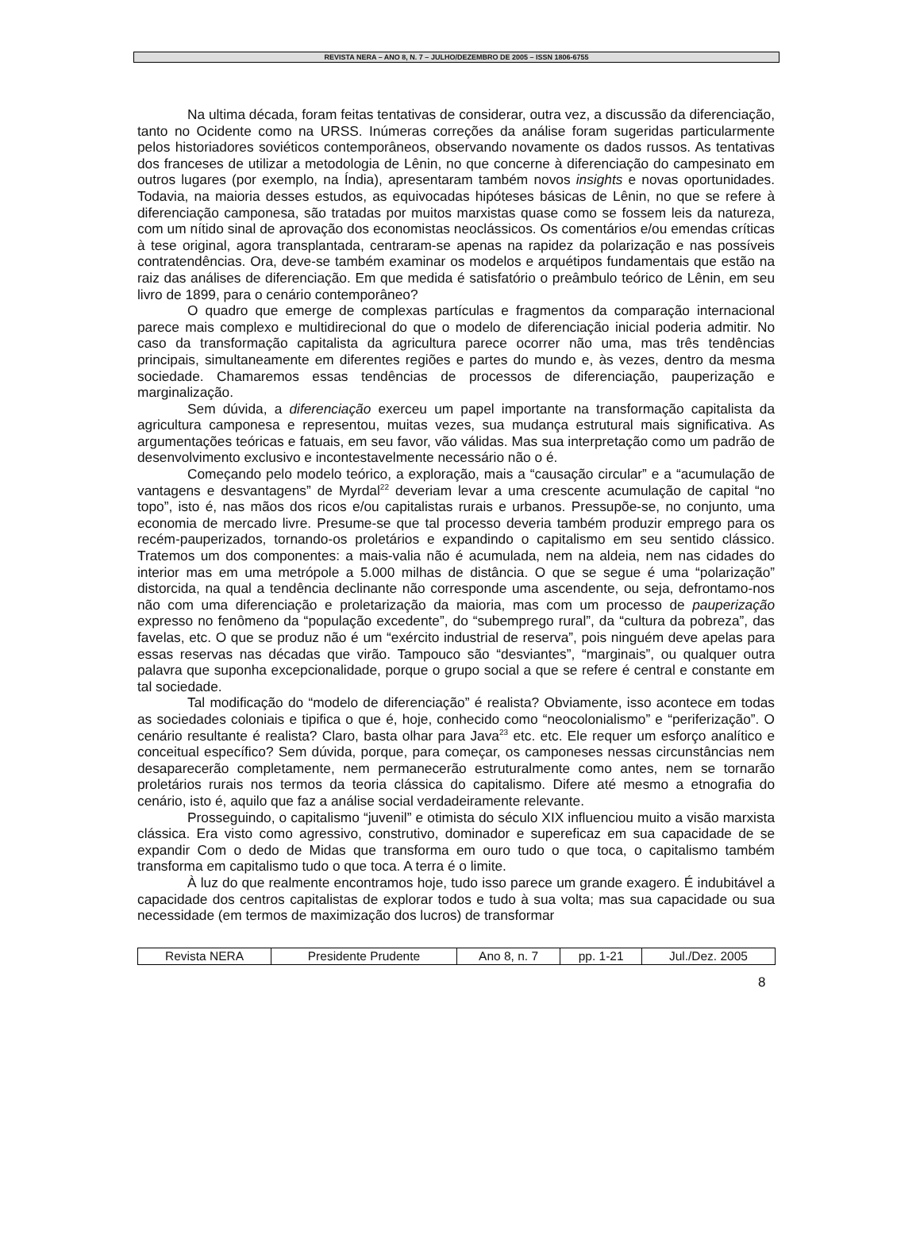REVISTA NERA – ANO 8, N. 7 – JULHO/DEZEMBRO DE 2005 – ISSN 1806-6755
Na ultima década, foram feitas tentativas de considerar, outra vez, a discussão da diferenciação, tanto no Ocidente como na URSS. Inúmeras correções da análise foram sugeridas particularmente pelos historiadores soviéticos contemporâneos, observando novamente os dados russos. As tentativas dos franceses de utilizar a metodologia de Lênin, no que concerne à diferenciação do campesinato em outros lugares (por exemplo, na Índia), apresentaram também novos insights e novas oportunidades. Todavia, na maioria desses estudos, as equivocadas hipóteses básicas de Lênin, no que se refere à diferenciação camponesa, são tratadas por muitos marxistas quase como se fossem leis da natureza, com um nítido sinal de aprovação dos economistas neoclássicos. Os comentários e/ou emendas críticas à tese original, agora transplantada, centraram-se apenas na rapidez da polarização e nas possíveis contratendências. Ora, deve-se também examinar os modelos e arquétipos fundamentais que estão na raiz das análises de diferenciação. Em que medida é satisfatório o preâmbulo teórico de Lênin, em seu livro de 1899, para o cenário contemporâneo?
O quadro que emerge de complexas partículas e fragmentos da comparação internacional parece mais complexo e multidirecional do que o modelo de diferenciação inicial poderia admitir. No caso da transformação capitalista da agricultura parece ocorrer não uma, mas três tendências principais, simultaneamente em diferentes regiões e partes do mundo e, às vezes, dentro da mesma sociedade. Chamaremos essas tendências de processos de diferenciação, pauperização e marginalização.
Sem dúvida, a diferenciação exerceu um papel importante na transformação capitalista da agricultura camponesa e representou, muitas vezes, sua mudança estrutural mais significativa. As argumentações teóricas e fatuais, em seu favor, vão válidas. Mas sua interpretação como um padrão de desenvolvimento exclusivo e incontestavelmente necessário não o é.
Começando pelo modelo teórico, a exploração, mais a “causação circular” e a “acumulação de vantagens e desvantagens” de Myrdal<sup>22</sup> deveriam levar a uma crescente acumulação de capital “no topo”, isto é, nas mãos dos ricos e/ou capitalistas rurais e urbanos. Pressupõe-se, no conjunto, uma economia de mercado livre. Presume-se que tal processo deveria também produzir emprego para os recém-pauperizados, tornando-os proletários e expandindo o capitalismo em seu sentido clássico. Tratemos um dos componentes: a mais-valia não é acumulada, nem na aldeia, nem nas cidades do interior mas em uma metrópole a 5.000 milhas de distância. O que se segue é uma “polarização” distorcida, na qual a tendência declinante não corresponde uma ascendente, ou seja, defrontamo-nos não com uma diferenciação e proletarização da maioria, mas com um processo de pauperização expresso no fenômeno da “população excedente”, do “subemprego rural”, da “cultura da pobreza”, das favelas, etc. O que se produz não é um “exército industrial de reserva”, pois ninguém deve apelas para essas reservas nas décadas que virão. Tampouco são “desviantes”, “marginais”, ou qualquer outra palavra que suponha excepcionalidade, porque o grupo social a que se refere é central e constante em tal sociedade.
Tal modificação do “modelo de diferenciação” é realista? Obviamente, isso acontece em todas as sociedades coloniais e tipifica o que é, hoje, conhecido como “neocolonialismo” e “periferização”. O cenário resultante é realista? Claro, basta olhar para Java<sup>23</sup> etc. etc. Ele requer um esforço analítico e conceitual específico? Sem dúvida, porque, para começar, os camponeses nessas circunstâncias nem desaparecerão completamente, nem permanecerão estruturalmente como antes, nem se tornarão proletários rurais nos termos da teoria clássica do capitalismo. Difere até mesmo a etnografia do cenário, isto é, aquilo que faz a análise social verdadeiramente relevante.
Prosseguindo, o capitalismo “juvenil” e otimista do século XIX influenciou muito a visão marxista clássica. Era visto como agressivo, construtivo, dominador e supereficaz em sua capacidade de se expandir Com o dedo de Midas que transforma em ouro tudo o que toca, o capitalismo também transforma em capitalismo tudo o que toca. A terra é o limite.
À luz do que realmente encontramos hoje, tudo isso parece um grande exagero. É indubitável a capacidade dos centros capitalistas de explorar todos e tudo à sua volta; mas sua capacidade ou sua necessidade (em termos de maximização dos lucros) de transformar
| Revista NERA | Presidente Prudente | Ano 8, n. 7 | pp. 1-21 | Jul./Dez. 2005 |
8